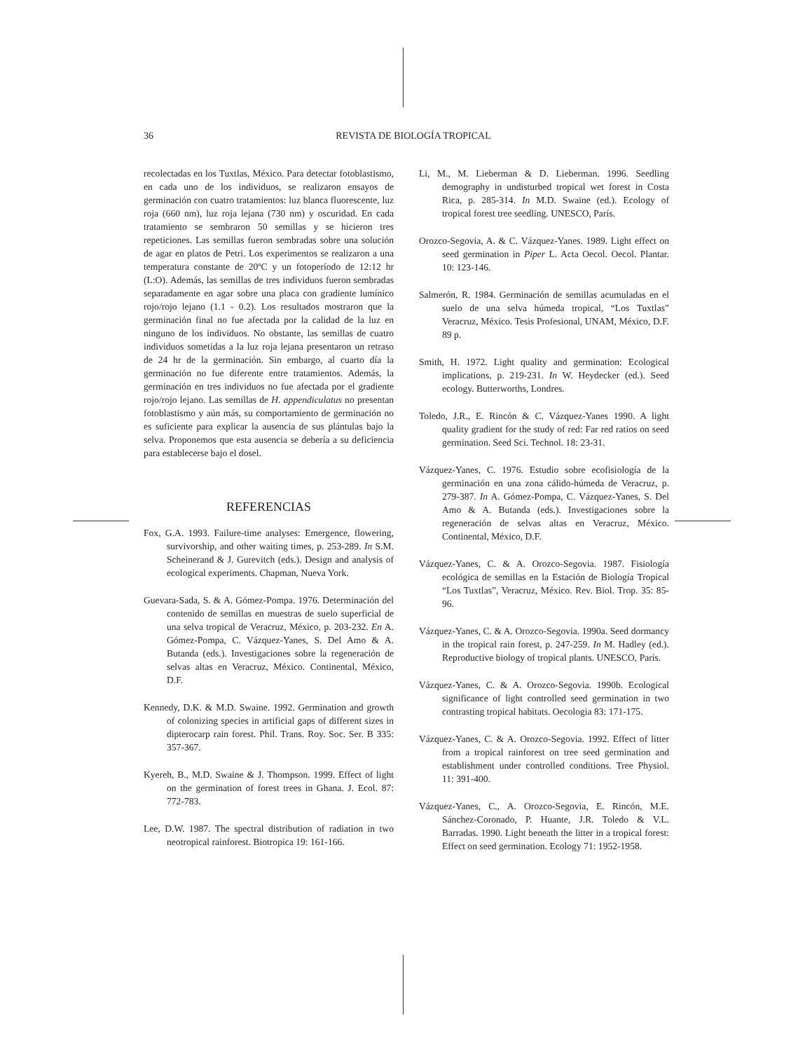36 REVISTA DE BIOLOGÍA TROPICAL
recolectadas en los Tuxtlas, México. Para detectar fotoblastismo, en cada uno de los individuos, se realizaron ensayos de germinación con cuatro tratamientos: luz blanca fluorescente, luz roja (660 nm), luz roja lejana (730 nm) y oscuridad. En cada tratamiento se sembraron 50 semillas y se hicieron tres repeticiones. Las semillas fueron sembradas sobre una solución de agar en platos de Petri. Los experimentos se realizaron a una temperatura constante de 20ºC y un fotoperíodo de 12:12 hr (L:O). Además, las semillas de tres individuos fueron sembradas separadamente en agar sobre una placa con gradiente lumínico rojo/rojo lejano (1.1 - 0.2). Los resultados mostraron que la germinación final no fue afectada por la calidad de la luz en ninguno de los individuos. No obstante, las semillas de cuatro individuos sometidas a la luz roja lejana presentaron un retraso de 24 hr de la germinación. Sin embargo, al cuarto día la germinación no fue diferente entre tratamientos. Además, la germinación en tres individuos no fue afectada por el gradiente rojo/rojo lejano. Las semillas de H. appendiculatus no presentan fotoblastismo y aún más, su comportamiento de germinación no es suficiente para explicar la ausencia de sus plántulas bajo la selva. Proponemos que esta ausencia se debería a su deficiencia para establecerse bajo el dosel.
REFERENCIAS
Fox, G.A. 1993. Failure-time analyses: Emergence, flowering, survivorship, and other waiting times, p. 253-289. In S.M. Scheinerand & J. Gurevitch (eds.). Design and analysis of ecological experiments. Chapman, Nueva York.
Guevara-Sada, S. & A. Gómez-Pompa. 1976. Determinación del contenido de semillas en muestras de suelo superficial de una selva tropical de Veracruz, México, p. 203-232. En A. Gómez-Pompa, C. Vázquez-Yanes, S. Del Amo & A. Butanda (eds.). Investigaciones sobre la regeneración de selvas altas en Veracruz, México. Continental, México, D.F.
Kennedy, D.K. & M.D. Swaine. 1992. Germination and growth of colonizing species in artificial gaps of different sizes in dipterocarp rain forest. Phil. Trans. Roy. Soc. Ser. B 335: 357-367.
Kyereh, B., M.D. Swaine & J. Thompson. 1999. Effect of light on the germination of forest trees in Ghana. J. Ecol. 87: 772-783.
Lee, D.W. 1987. The spectral distribution of radiation in two neotropical rainforest. Biotropica 19: 161-166.
Li, M., M. Lieberman & D. Lieberman. 1996. Seedling demography in undisturbed tropical wet forest in Costa Rica, p. 285-314. In M.D. Swaine (ed.). Ecology of tropical forest tree seedling. UNESCO, París.
Orozco-Segovia, A. & C. Vázquez-Yanes. 1989. Light effect on seed germination in Piper L. Acta Oecol. Oecol. Plantar. 10: 123-146.
Salmerón, R. 1984. Germinación de semillas acumuladas en el suelo de una selva húmeda tropical, “Los Tuxtlas” Veracruz, México. Tesis Profesional, UNAM, México, D.F. 89 p.
Smith, H. 1972. Light quality and germination: Ecological implications, p. 219-231. In W. Heydecker (ed.). Seed ecology. Butterworths, Londres.
Toledo, J.R., E. Rincón & C. Vázquez-Yanes 1990. A light quality gradient for the study of red: Far red ratios on seed germination. Seed Sci. Technol. 18: 23-31.
Vázquez-Yanes, C. 1976. Estudio sobre ecofisiología de la germinación en una zona cálido-húmeda de Veracruz, p. 279-387. In A. Gómez-Pompa, C. Vázquez-Yanes, S. Del Amo & A. Butanda (eds.). Investigaciones sobre la regeneración de selvas altas en Veracruz, México. Continental, México, D.F.
Vázquez-Yanes, C. & A. Orozco-Segovia. 1987. Fisiología ecológica de semillas en la Estación de Biología Tropical “Los Tuxtlas”, Veracruz, México. Rev. Biol. Trop. 35: 85-96.
Vázquez-Yanes, C. & A. Orozco-Segovia. 1990a. Seed dormancy in the tropical rain forest, p. 247-259. In M. Hadley (ed.). Reproductive biology of tropical plants. UNESCO, París.
Vázquez-Yanes, C. & A. Orozco-Segovia. 1990b. Ecological significance of light controlled seed germination in two contrasting tropical habitats. Oecologia 83: 171-175.
Vázquez-Yanes, C. & A. Orozco-Segovia. 1992. Effect of litter from a tropical rainforest on tree seed germination and establishment under controlled conditions. Tree Physiol. 11: 391-400.
Vázquez-Yanes, C., A. Orozco-Segovia, E. Rincón, M.E. Sánchez-Coronado, P. Huante, J.R. Toledo & V.L. Barradas. 1990. Light beneath the litter in a tropical forest: Effect on seed germination. Ecology 71: 1952-1958.